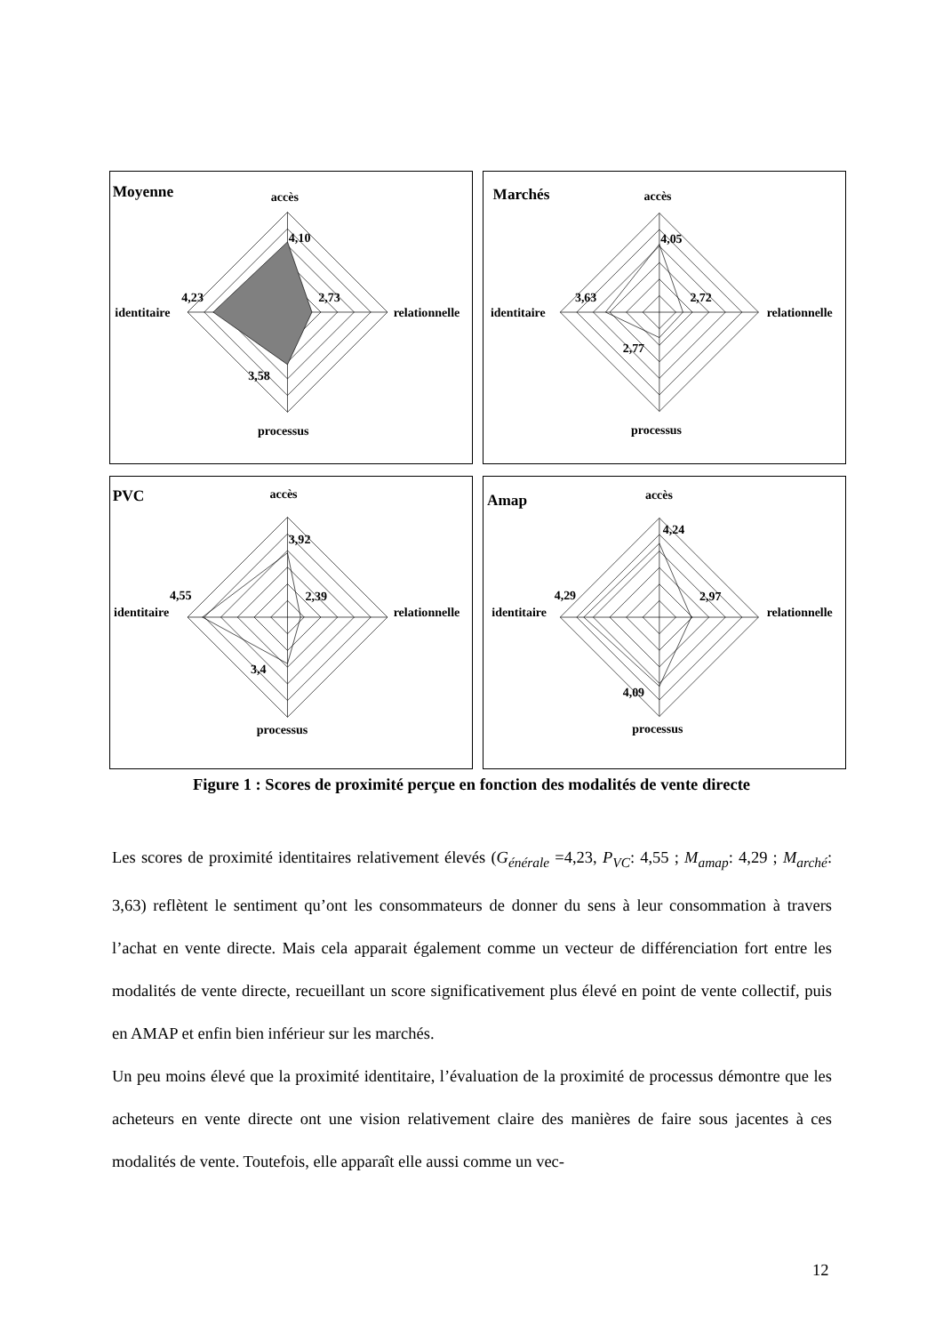Moyenne
accès
identitaire
relationnelle
processus
4,10
2,73
4,23
3,58
Marchés
accès
identitaire
relationnelle
processus
4,05
2,72
3,63
2,77
PVC
accès
identitaire
relationnelle
processus
3,92
2,39
4,55
3,4
Amap
accès
identitaire
relationnelle
processus
4,24
2,97
4,29
4,09
Figure 1 : Scores de proximité perçue en fonction des modalités de vente directe
Les scores de proximité identitaires relativement élevés (G<sub>énérale</sub> =4,23, P<sub>VC</sub>: 4,55 ; M<sub>amap</sub>: 4,29 ; M<sub>arché</sub>: 3,63) reflètent le sentiment qu’ont les consommateurs de donner du sens à leur consommation à travers l’achat en vente directe. Mais cela apparait également comme un vecteur de différenciation fort entre les modalités de vente directe, recueillant un score significativement plus élevé en point de vente collectif, puis en AMAP et enfin bien inférieur sur les marchés.
Un peu moins élevé que la proximité identitaire, l’évaluation de la proximité de processus démontre que les acheteurs en vente directe ont une vision relativement claire des manières de faire sous jacentes à ces modalités de vente. Toutefois, elle apparaît elle aussi comme un vec-
12